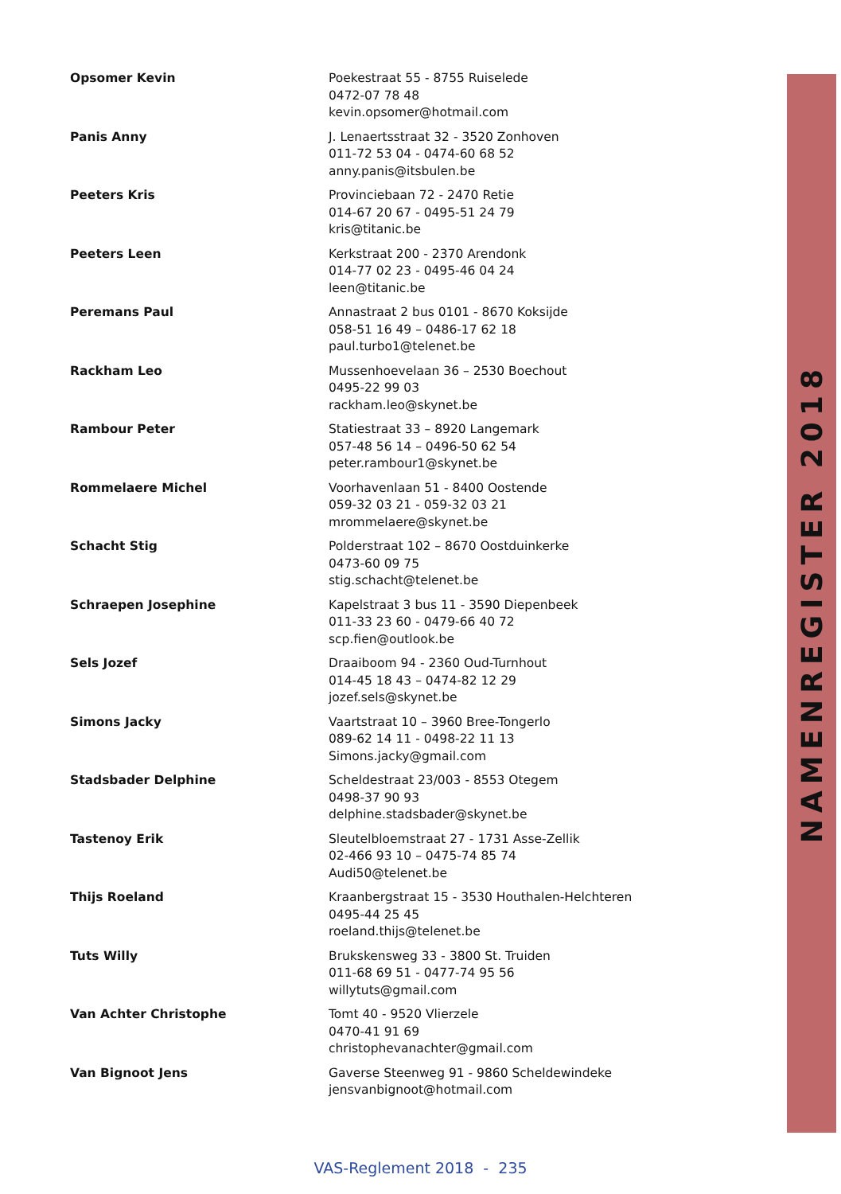| Opsomer Kevin | Poekestraat 55 - 8755 Ruiselede 0472-07 78 48 kevin.opsomer@hotmail.com |
| Panis Anny | J. Lenaertsstraat 32 - 3520 Zonhoven 011-72 53 04 - 0474-60 68 52 anny.panis@itsbulen.be |
| Peeters Kris | Provinciebaan 72 - 2470 Retie 014-67 20 67 - 0495-51 24 79 kris@titanic.be |
| Peeters Leen | Kerkstraat 200 - 2370 Arendonk 014-77 02 23 - 0495-46 04 24 leen@titanic.be |
| Peremans Paul | Annastraat 2 bus 0101 - 8670 Koksijde 058-51 16 49 – 0486-17 62 18 paul.turbo1@telenet.be |
| Rackham Leo | Mussenhoevelaan 36 – 2530 Boechout 0495-22 99 03 rackham.leo@skynet.be |
| Rambour Peter | Statiestraat 33 – 8920 Langemark 057-48 56 14 – 0496-50 62 54 peter.rambour1@skynet.be |
| Rommelaere Michel | Voorhavenlaan 51 - 8400 Oostende 059-32 03 21 - 059-32 03 21 mrommelaere@skynet.be |
| Schacht Stig | Polderstraat 102 – 8670 Oostduinkerke 0473-60 09 75 stig.schacht@telenet.be |
| Schraepen Josephine | Kapelstraat 3 bus 11 - 3590 Diepenbeek 011-33 23 60 - 0479-66 40 72 scp.fien@outlook.be |
| Sels Jozef | Draaiboom 94 - 2360 Oud-Turnhout 014-45 18 43 – 0474-82 12 29 jozef.sels@skynet.be |
| Simons Jacky | Vaartstraat 10 – 3960 Bree-Tongerlo 089-62 14 11 - 0498-22 11 13 Simons.jacky@gmail.com |
| Stadsbader Delphine | Scheldestraat 23/003 - 8553 Otegem 0498-37 90 93 delphine.stadsbader@skynet.be |
| Tastenoy Erik | Sleutelbloemstraat 27 - 1731 Asse-Zellik 02-466 93 10 – 0475-74 85 74 Audi50@telenet.be |
| Thijs Roeland | Kraanbergstraat 15 - 3530 Houthalen-Helchteren 0495-44 25 45 roeland.thijs@telenet.be |
| Tuts Willy | Brukskensweg 33 - 3800 St. Truiden 011-68 69 51 - 0477-74 95 56 willytuts@gmail.com |
| Van Achter Christophe | Tomt 40 - 9520 Vlierzele 0470-41 91 69 christophevanachter@gmail.com |
| Van Bignoot Jens | Gaverse Steenweg 91 - 9860 Scheldewindeke jensvanbignoot@hotmail.com |
NAMENREGISTER 2018
VAS-Reglement 2018 - 235